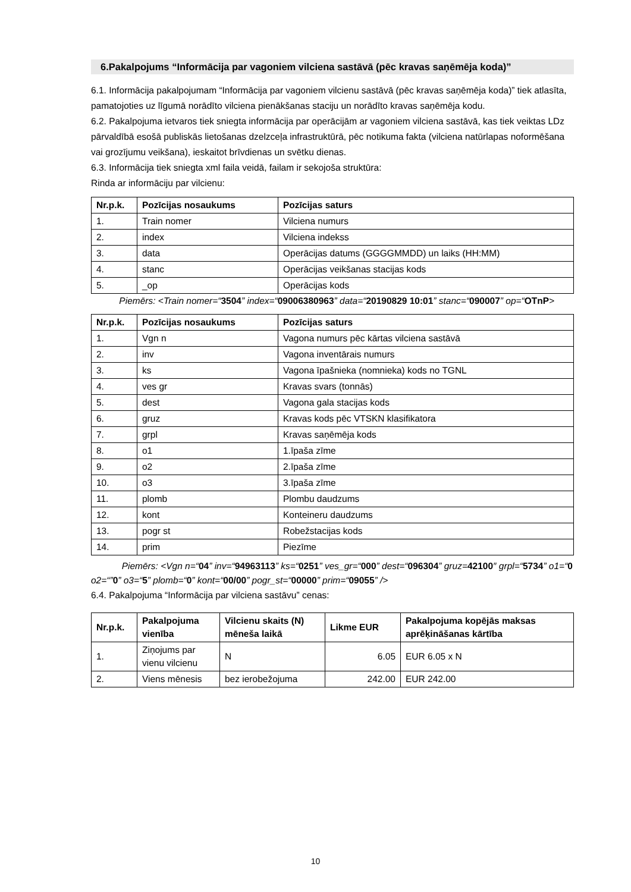6.Pakalpojums “Informācija par vagoniem vilciena sastāvā (pēc kravas saņēmēja koda)”
6.1. Informācija pakalpojumam “Informācija par vagoniem vilcienu sastāvā (pēc kravas saņēmēja koda)” tiek atlasīta, pamatojoties uz līgumā norādīto vilciena pienākšanas staciju un norādīto kravas saņēmēja kodu.
6.2. Pakalpojuma ietvaros tiek sniegta informācija par operācijām ar vagoniem vilciena sastāvā, kas tiek veiktas LDz pārvaldībā esošā publiskās lietošanas dzelzceļa infrastruktūrā, pēc notikuma fakta (vilciena natūrlapas noformēšana vai grozījumu veikšana), ieskaitot brīvdienas un svētku dienas.
6.3. Informācija tiek sniegta xml faila veidā, failam ir sekojoša struktūra:
Rinda ar informāciju par vilcienu:
| Nr.p.k. | Pozīcijas nosaukums | Pozīcijas saturs |
| --- | --- | --- |
| 1. | Train nomer | Vilciena numurs |
| 2. | index | Vilciena indekss |
| 3. | data | Operācijas datums (GGGGMMDD) un laiks (HH:MM) |
| 4. | stanc | Operācijas veikšanas stacijas kods |
| 5. | _op | Operācijas kods |
Piemērs: <Train nomer=“3504” index=“09006380963” data=“20190829 10:01” stanc=“090007” op=“OTnP>
| Nr.p.k. | Pozīcijas nosaukums | Pozīcijas saturs |
| --- | --- | --- |
| 1. | Vgn n | Vagona numurs pēc kārtas vilciena sastāvā |
| 2. | inv | Vagona inventārais numurs |
| 3. | ks | Vagona īpašnieka (nomnieka) kods no TGNL |
| 4. | ves gr | Kravas svars (tonnās) |
| 5. | dest | Vagona gala stacijas kods |
| 6. | gruz | Kravas kods pēc VTSKN klasifikatora |
| 7. | grpl | Kravas saņēmēja kods |
| 8. | o1 | 1.īpaša zīme |
| 9. | o2 | 2.īpaša zīme |
| 10. | o3 | 3.īpaša zīme |
| 11. | plomb | Plombu daudzums |
| 12. | kont | Konteineru daudzums |
| 13. | pogr st | Robežstacijas kods |
| 14. | prim | Piezīme |
Piemērs: <Vgn n=“04” inv=“94963113” ks=“0251” ves_gr=“000” dest=“096304” gruz=42100″ grpl=“5734” o1=“0 o2=“”0” o3=“5” plomb=“0” kont=“00/00” pogr_st=“00000” prim=“09055” />
6.4. Pakalpojuma “Informācija par vilciena sastāvu” cenas:
| Nr.p.k. | Pakalpojuma vienība | Vilcienu skaits (N) mēneša laikā | Likme EUR | Pakalpojuma kopējās maksas aprēķināšanas kārtība |
| --- | --- | --- | --- | --- |
| 1. | Ziņojums par vienu vilcienu | N | 6.05 | EUR 6.05 x N |
| 2. | Viens mēnesis | bez ierobežojuma | 242.00 | EUR 242.00 |
10